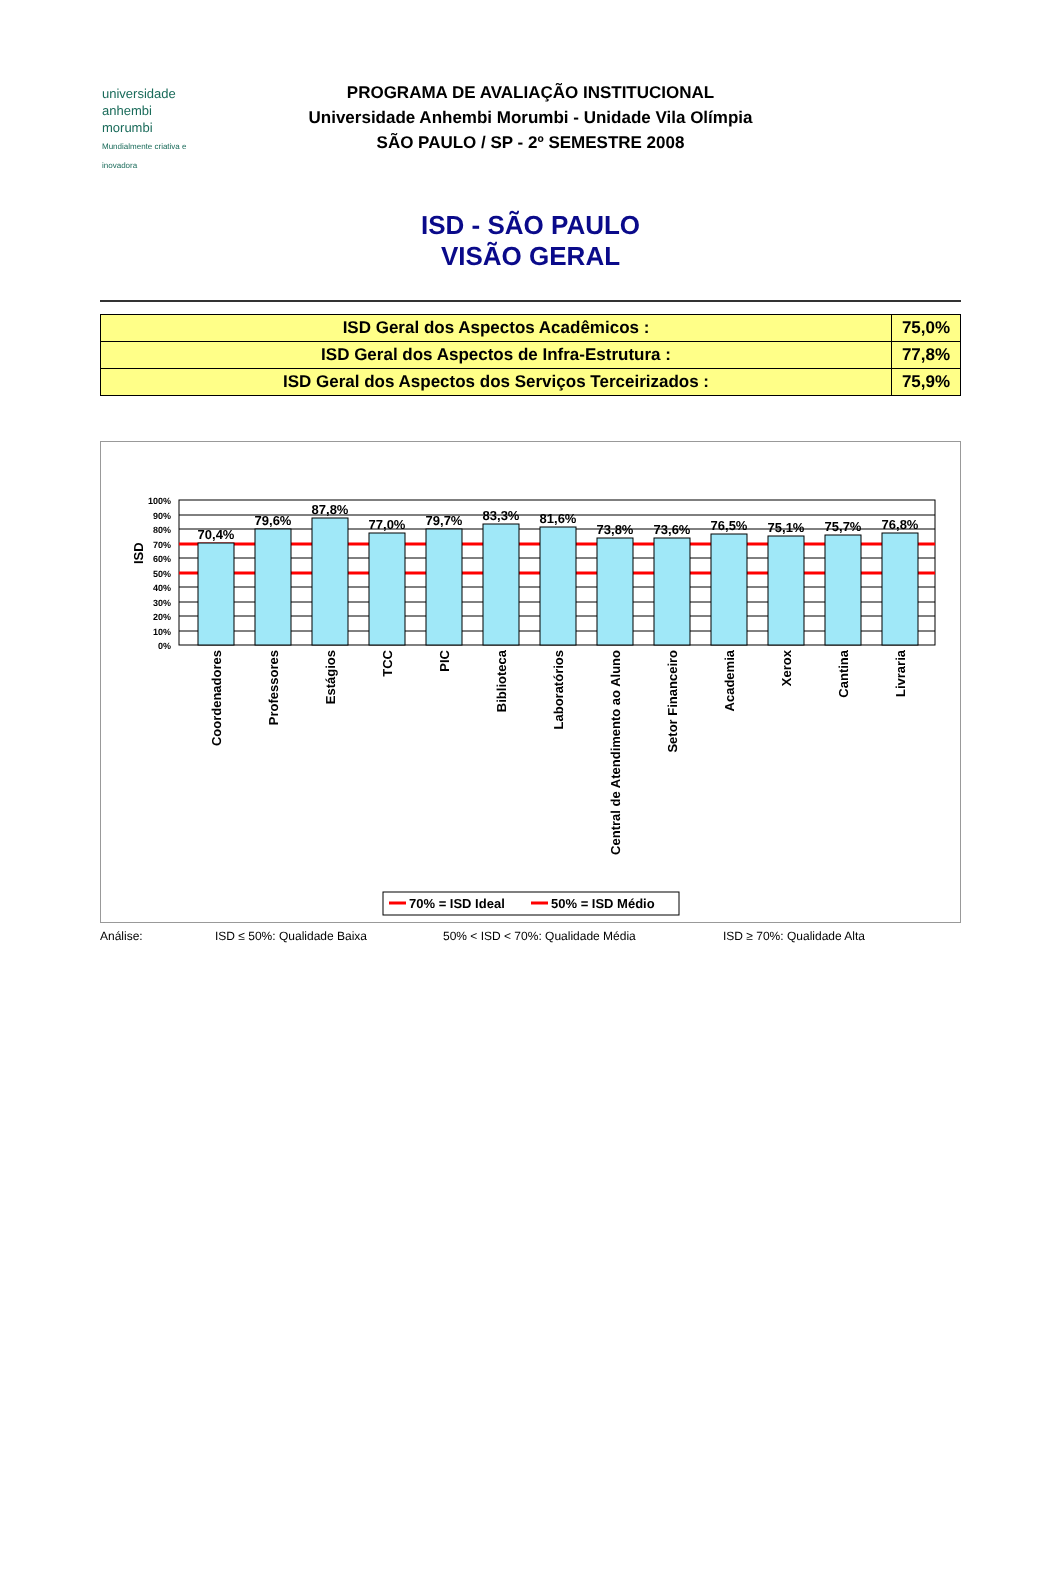universidade
anhembi
morumbi
Mundialmente criativa e inovadora
PROGRAMA DE AVALIAÇÃO INSTITUCIONAL
Universidade Anhembi Morumbi - Unidade Vila Olímpia
SÃO PAULO / SP - 2º SEMESTRE 2008
ISD - SÃO PAULO
VISÃO GERAL
| ISD Geral dos Aspectos Acadêmicos : | 75,0% |
| ISD Geral dos Aspectos de Infra-Estrutura : | 77,8% |
| ISD Geral dos Aspectos dos Serviços Terceirizados : | 75,9% |
ISD
100%
90%
80%
70%
60%
50%
40%
30%
20%
10%
0%
70,4%
79,6%
87,8%
77,0%
79,7%
83,3%
81,6%
73,8%
73,6%
76,5%
75,1%
75,7%
76,8%
Coordenadores
Professores
Estágios
TCC
PIC
Biblioteca
Laboratórios
Central de Atendimento ao Aluno
Setor Financeiro
Academia
Xerox
Cantina
Livraria
70% = ISD Ideal
50% = ISD Médio
Análise: ISD ≤ 50%: Qualidade Baixa 50% < ISD < 70%: Qualidade Média ISD ≥ 70%: Qualidade Alta